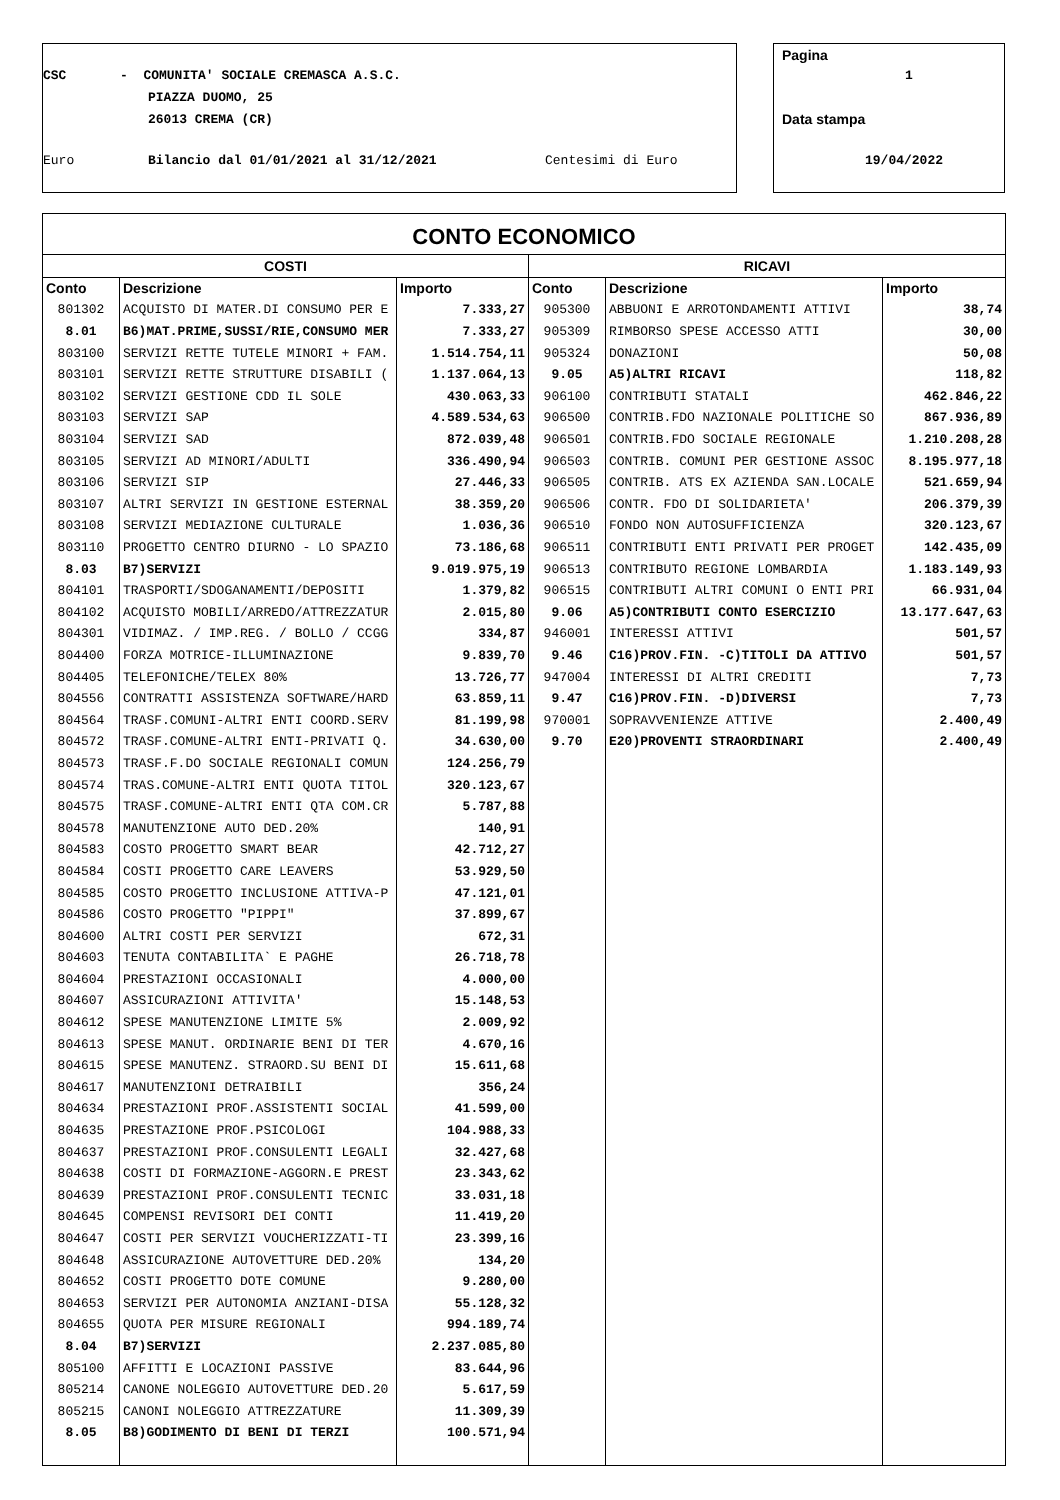CSC
- COMUNITA' SOCIALE CREMASCA A.S.C.
PIAZZA DUOMO, 25
26013 CREMA (CR)
Euro
Bilancio dal 01/01/2021 al 31/12/2021
Centesimi di Euro
Pagina
1
Data stampa
19/04/2022
CONTO ECONOMICO
| COSTI | | | RICAVI | | |
| --- | --- | --- | --- | --- | --- |
| Conto | Descrizione | Importo | Conto | Descrizione | Importo |
| 801302 | ACQUISTO DI MATER.DI CONSUMO PER E | 7.333,27 | 905300 | ABBUONI E ARROTONDAMENTI ATTIVI | 38,74 |
| 8.01 | B6)MAT.PRIME,SUSSI/RIE,CONSUMO MER | 7.333,27 | 905309 | RIMBORSO SPESE ACCESSO ATTI | 30,00 |
| 803100 | SERVIZI RETTE TUTELE MINORI + FAM. | 1.514.754,11 | 905324 | DONAZIONI | 50,08 |
| 803101 | SERVIZI RETTE STRUTTURE DISABILI ( | 1.137.064,13 | 9.05 | A5)ALTRI RICAVI | 118,82 |
| 803102 | SERVIZI GESTIONE CDD IL SOLE | 430.063,33 | 906100 | CONTRIBUTI STATALI | 462.846,22 |
| 803103 | SERVIZI SAP | 4.589.534,63 | 906500 | CONTRIB.FDO NAZIONALE POLITICHE SO | 867.936,89 |
| 803104 | SERVIZI SAD | 872.039,48 | 906501 | CONTRIB.FDO SOCIALE REGIONALE | 1.210.208,28 |
| 803105 | SERVIZI AD MINORI/ADULTI | 336.490,94 | 906503 | CONTRIB. COMUNI PER GESTIONE ASSOC | 8.195.977,18 |
| 803106 | SERVIZI SIP | 27.446,33 | 906505 | CONTRIB. ATS EX AZIENDA SAN.LOCALE | 521.659,94 |
| 803107 | ALTRI SERVIZI IN GESTIONE ESTERNAL | 38.359,20 | 906506 | CONTR. FDO DI SOLIDARIETA' | 206.379,39 |
| 803108 | SERVIZI MEDIAZIONE CULTURALE | 1.036,36 | 906510 | FONDO NON AUTOSUFFICIENZA | 320.123,67 |
| 803110 | PROGETTO CENTRO DIURNO - LO SPAZIO | 73.186,68 | 906511 | CONTRIBUTI ENTI PRIVATI PER PROGET | 142.435,09 |
| 8.03 | B7)SERVIZI | 9.019.975,19 | 906513 | CONTRIBUTO REGIONE LOMBARDIA | 1.183.149,93 |
| 804101 | TRASPORTI/SDOGANAMENTI/DEPOSITI | 1.379,82 | 906515 | CONTRIBUTI ALTRI COMUNI O ENTI PRI | 66.931,04 |
| 804102 | ACQUISTO MOBILI/ARREDO/ATTREZZATUR | 2.015,80 | 9.06 | A5)CONTRIBUTI CONTO ESERCIZIO | 13.177.647,63 |
| 804301 | VIDIMAZ. / IMP.REG. / BOLLO / CCGG | 334,87 | 946001 | INTERESSI ATTIVI | 501,57 |
| 804400 | FORZA MOTRICE-ILLUMINAZIONE | 9.839,70 | 9.46 | C16)PROV.FIN. -C)TITOLI DA ATTIVO | 501,57 |
| 804405 | TELEFONICHE/TELEX 80% | 13.726,77 | 947004 | INTERESSI DI ALTRI CREDITI | 7,73 |
| 804556 | CONTRATTI ASSISTENZA SOFTWARE/HARD | 63.859,11 | 9.47 | C16)PROV.FIN. -D)DIVERSI | 7,73 |
| 804564 | TRASF.COMUNI-ALTRI ENTI COORD.SERV | 81.199,98 | 970001 | SOPRAVVENIENZE ATTIVE | 2.400,49 |
| 804572 | TRASF.COMUNE-ALTRI ENTI-PRIVATI Q. | 34.630,00 | 9.70 | E20)PROVENTI STRAORDINARI | 2.400,49 |
| 804573 | TRASF.F.DO SOCIALE REGIONALI COMUN | 124.256,79 | | | |
| 804574 | TRAS.COMUNE-ALTRI ENTI QUOTA TITOL | 320.123,67 | | | |
| 804575 | TRASF.COMUNE-ALTRI ENTI QTA COM.CR | 5.787,88 | | | |
| 804578 | MANUTENZIONE AUTO DED.20% | 140,91 | | | |
| 804583 | COSTO PROGETTO SMART BEAR | 42.712,27 | | | |
| 804584 | COSTI PROGETTO CARE LEAVERS | 53.929,50 | | | |
| 804585 | COSTO PROGETTO INCLUSIONE ATTIVA-P | 47.121,01 | | | |
| 804586 | COSTO PROGETTO "PIPPI" | 37.899,67 | | | |
| 804600 | ALTRI COSTI PER SERVIZI | 672,31 | | | |
| 804603 | TENUTA CONTABILITA` E PAGHE | 26.718,78 | | | |
| 804604 | PRESTAZIONI OCCASIONALI | 4.000,00 | | | |
| 804607 | ASSICURAZIONI ATTIVITA' | 15.148,53 | | | |
| 804612 | SPESE MANUTENZIONE LIMITE 5% | 2.009,92 | | | |
| 804613 | SPESE MANUT. ORDINARIE BENI DI TER | 4.670,16 | | | |
| 804615 | SPESE MANUTENZ. STRAORD.SU BENI DI | 15.611,68 | | | |
| 804617 | MANUTENZIONI DETRAIBILI | 356,24 | | | |
| 804634 | PRESTAZIONI PROF.ASSISTENTI SOCIAL | 41.599,00 | | | |
| 804635 | PRESTAZIONE PROF.PSICOLOGI | 104.988,33 | | | |
| 804637 | PRESTAZIONI PROF.CONSULENTI LEGALI | 32.427,68 | | | |
| 804638 | COSTI DI FORMAZIONE-AGGORN.E PREST | 23.343,62 | | | |
| 804639 | PRESTAZIONI PROF.CONSULENTI TECNIC | 33.031,18 | | | |
| 804645 | COMPENSI REVISORI DEI CONTI | 11.419,20 | | | |
| 804647 | COSTI PER SERVIZI VOUCHERIZZATI-TI | 23.399,16 | | | |
| 804648 | ASSICURAZIONE AUTOVETTURE DED.20% | 134,20 | | | |
| 804652 | COSTI PROGETTO DOTE COMUNE | 9.280,00 | | | |
| 804653 | SERVIZI PER AUTONOMIA ANZIANI-DISA | 55.128,32 | | | |
| 804655 | QUOTA PER MISURE REGIONALI | 994.189,74 | | | |
| 8.04 | B7)SERVIZI | 2.237.085,80 | | | |
| 805100 | AFFITTI E LOCAZIONI PASSIVE | 83.644,96 | | | |
| 805214 | CANONE NOLEGGIO AUTOVETTURE DED.20 | 5.617,59 | | | |
| 805215 | CANONI NOLEGGIO ATTREZZATURE | 11.309,39 | | | |
| 8.05 | B8)GODIMENTO DI BENI DI TERZI | 100.571,94 | | | |